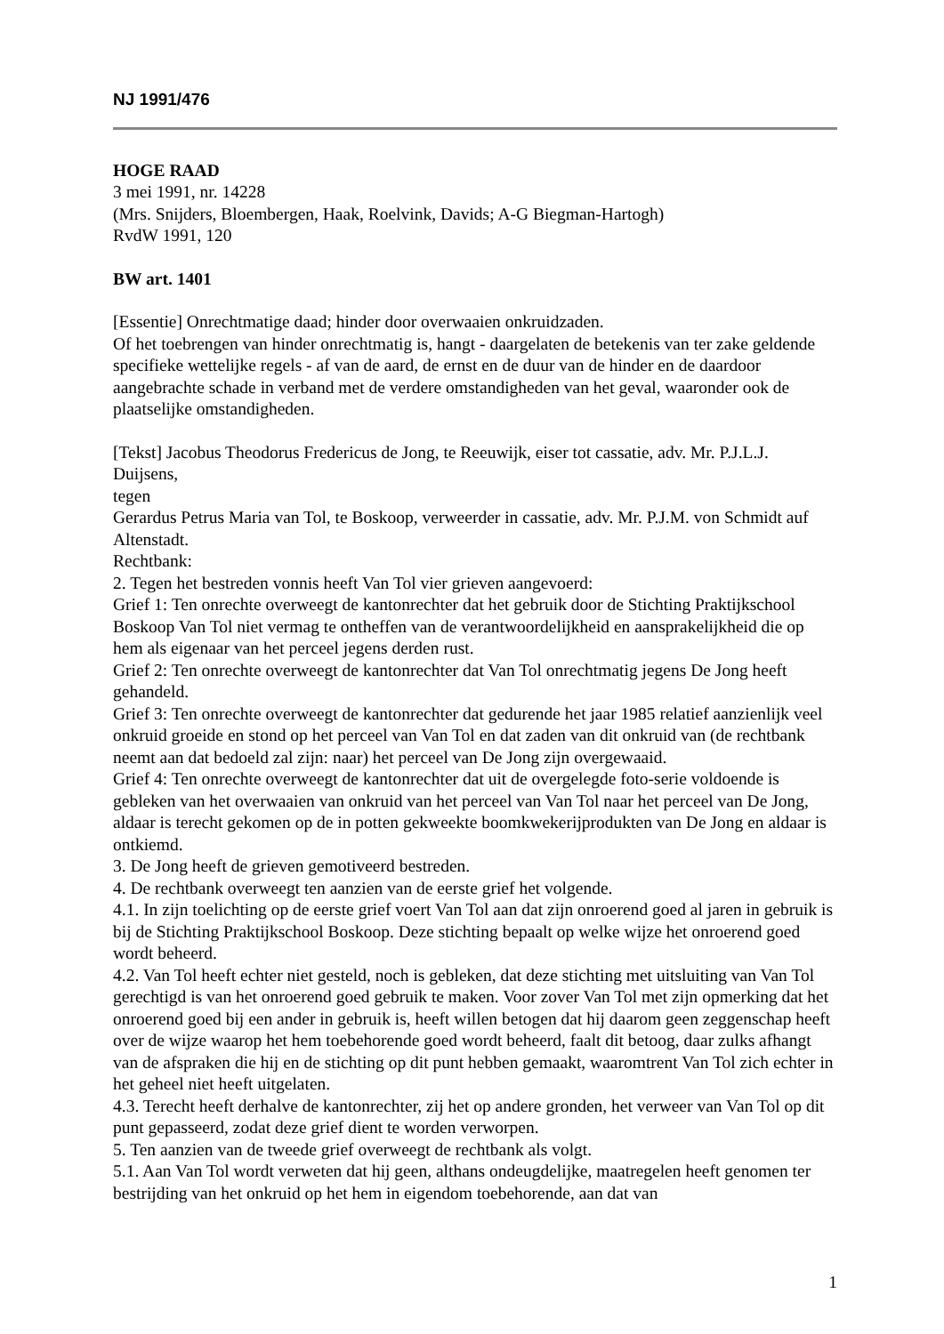NJ 1991/476
HOGE RAAD
3 mei 1991, nr. 14228
(Mrs. Snijders, Bloembergen, Haak, Roelvink, Davids; A-G Biegman-Hartogh)
RvdW 1991, 120
BW art. 1401
[Essentie] Onrechtmatige daad; hinder door overwaaien onkruidzaden.
Of het toebrengen van hinder onrechtmatig is, hangt - daargelaten de betekenis van ter zake geldende specifieke wettelijke regels - af van de aard, de ernst en de duur van de hinder en de daardoor aangebrachte schade in verband met de verdere omstandigheden van het geval, waaronder ook de plaatselijke omstandigheden.
[Tekst] Jacobus Theodorus Fredericus de Jong, te Reeuwijk, eiser tot cassatie, adv. Mr. P.J.L.J. Duijsens,
tegen
Gerardus Petrus Maria van Tol, te Boskoop, verweerder in cassatie, adv. Mr. P.J.M. von Schmidt auf Altenstadt.
Rechtbank:
2. Tegen het bestreden vonnis heeft Van Tol vier grieven aangevoerd:
Grief 1: Ten onrechte overweegt de kantonrechter dat het gebruik door de Stichting Praktijkschool Boskoop Van Tol niet vermag te ontheffen van de verantwoordelijkheid en aansprakelijkheid die op hem als eigenaar van het perceel jegens derden rust.
Grief 2: Ten onrechte overweegt de kantonrechter dat Van Tol onrechtmatig jegens De Jong heeft gehandeld.
Grief 3: Ten onrechte overweegt de kantonrechter dat gedurende het jaar 1985 relatief aanzienlijk veel onkruid groeide en stond op het perceel van Van Tol en dat zaden van dit onkruid van (de rechtbank neemt aan dat bedoeld zal zijn: naar) het perceel van De Jong zijn overgewaaid.
Grief 4: Ten onrechte overweegt de kantonrechter dat uit de overgelegde foto-serie voldoende is gebleken van het overwaaien van onkruid van het perceel van Van Tol naar het perceel van De Jong, aldaar is terecht gekomen op de in potten gekweekte boomkwekerijprodukten van De Jong en aldaar is ontkiemd.
3. De Jong heeft de grieven gemotiveerd bestreden.
4. De rechtbank overweegt ten aanzien van de eerste grief het volgende.
4.1. In zijn toelichting op de eerste grief voert Van Tol aan dat zijn onroerend goed al jaren in gebruik is bij de Stichting Praktijkschool Boskoop. Deze stichting bepaalt op welke wijze het onroerend goed wordt beheerd.
4.2. Van Tol heeft echter niet gesteld, noch is gebleken, dat deze stichting met uitsluiting van Van Tol gerechtigd is van het onroerend goed gebruik te maken. Voor zover Van Tol met zijn opmerking dat het onroerend goed bij een ander in gebruik is, heeft willen betogen dat hij daarom geen zeggenschap heeft over de wijze waarop het hem toebehorende goed wordt beheerd, faalt dit betoog, daar zulks afhangt van de afspraken die hij en de stichting op dit punt hebben gemaakt, waaromtrent Van Tol zich echter in het geheel niet heeft uitgelaten.
4.3. Terecht heeft derhalve de kantonrechter, zij het op andere gronden, het verweer van Van Tol op dit punt gepasseerd, zodat deze grief dient te worden verworpen.
5. Ten aanzien van de tweede grief overweegt de rechtbank als volgt.
5.1. Aan Van Tol wordt verweten dat hij geen, althans ondeugdelijke, maatregelen heeft genomen ter bestrijding van het onkruid op het hem in eigendom toebehorende, aan dat van
1